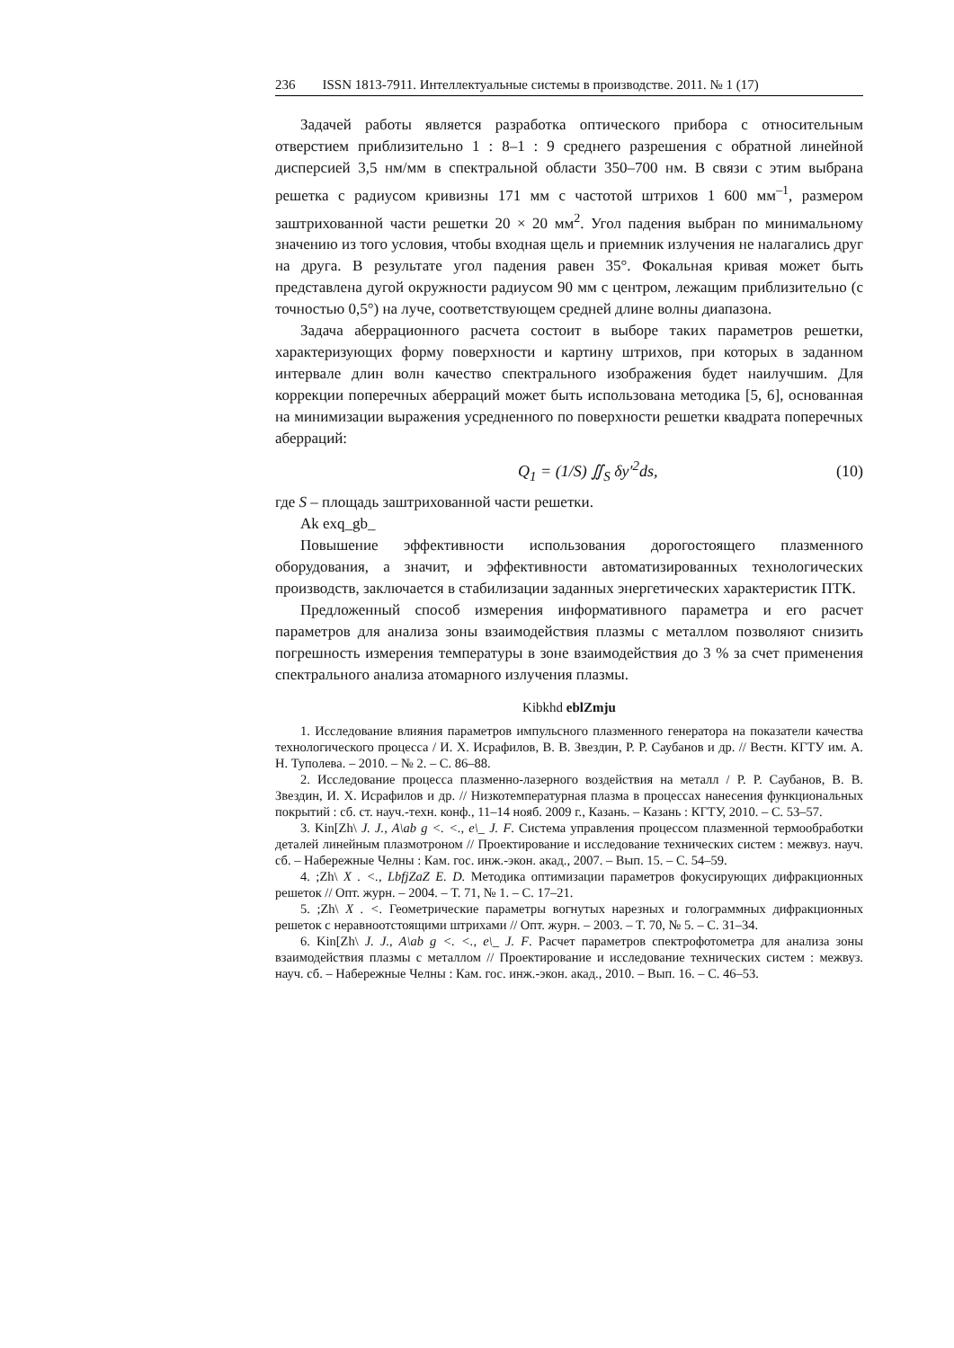236 ISSN 1813-7911. Интеллектуальные системы в производстве. 2011. № 1 (17)
Задачей работы является разработка оптического прибора с относительным отверстием приблизительно 1 : 8–1 : 9 среднего разрешения с обратной линейной дисперсией 3,5 нм/мм в спектральной области 350–700 нм. В связи с этим выбрана решетка с радиусом кривизны 171 мм с частотой штрихов 1 600 мм<sup>–1</sup>, размером заштрихованной части решетки 20 × 20 мм<sup>2</sup>. Угол падения выбран по минимальному значению из того условия, чтобы входная щель и приемник излучения не налагались друг на друга. В результате угол падения равен 35°. Фокальная кривая может быть представлена дугой окружности радиусом 90 мм с центром, лежащим приблизительно (с точностью 0,5°) на луче, соответствующем средней длине волны диапазона.
Задача аберрационного расчета состоит в выборе таких параметров решетки, характеризующих форму поверхности и картину штрихов, при которых в заданном интервале длин волн качество спектрального изображения будет наилучшим. Для коррекции поперечных аберраций может быть использована методика [5, 6], основанная на минимизации выражения усредненного по поверхности решетки квадрата поперечных аберраций:
Q<sub>1</sub> = (1/S) ∬<sub>S</sub> δy′<sup>2</sup>ds, (10)
где S – площадь заштрихованной части решетки.
Ak exq_gb_
Повышение эффективности использования дорогостоящего плазменного оборудования, а значит, и эффективности автоматизированных технологических производств, заключается в стабилизации заданных энергетических характеристик ПТК.
Предложенный способ измерения информативного параметра и его расчет параметров для анализа зоны взаимодействия плазмы с металлом позволяют снизить погрешность измерения температуры в зоне взаимодействия до 3 % за счет применения спектрального анализа атомарного излучения плазмы.
Kibkhd eblZmju
1. Исследование влияния параметров импульсного плазменного генератора на показатели качества технологического процесса / И. Х. Исрафилов, В. В. Звездин, Р. Р. Саубанов и др. // Вестн. КГТУ им. А. Н. Туполева. – 2010. – № 2. – С. 86–88.
2. Исследование процесса плазменно-лазерного воздействия на металл / Р. Р. Саубанов, В. В. Звездин, И. Х. Исрафилов и др. // Низкотемпературная плазма в процессах нанесения функциональных покрытий : сб. ст. науч.-техн. конф., 11–14 нояб. 2009 г., Казань. – Казань : КГТУ, 2010. – С. 53–57.
3. Kin[Zh\ J. J., A\ab g <. <., e\_ J. F. Система управления процессом плазменной термообработки деталей линейным плазмотроном // Проектирование и исследование технических систем : межвуз. науч. сб. – Набережные Челны : Кам. гос. инж.-экон. акад., 2007. – Вып. 15. – С. 54–59.
4. ;Zh\ X . <., LbfjZaZ E. D. Методика оптимизации параметров фокусирующих дифракционных решеток // Опт. журн. – 2004. – Т. 71, № 1. – С. 17–21.
5. ;Zh\ X . <. Геометрические параметры вогнутых нарезных и голограммных дифракционных решеток с неравноотстоящими штрихами // Опт. журн. – 2003. – Т. 70, № 5. – С. 31–34.
6. Kin[Zh\ J. J., A\ab g <. <., e\_ J. F. Расчет параметров спектрофотометра для анализа зоны взаимодействия плазмы с металлом // Проектирование и исследование технических систем : межвуз. науч. сб. – Набережные Челны : Кам. гос. инж.-экон. акад., 2010. – Вып. 16. – С. 46–53.